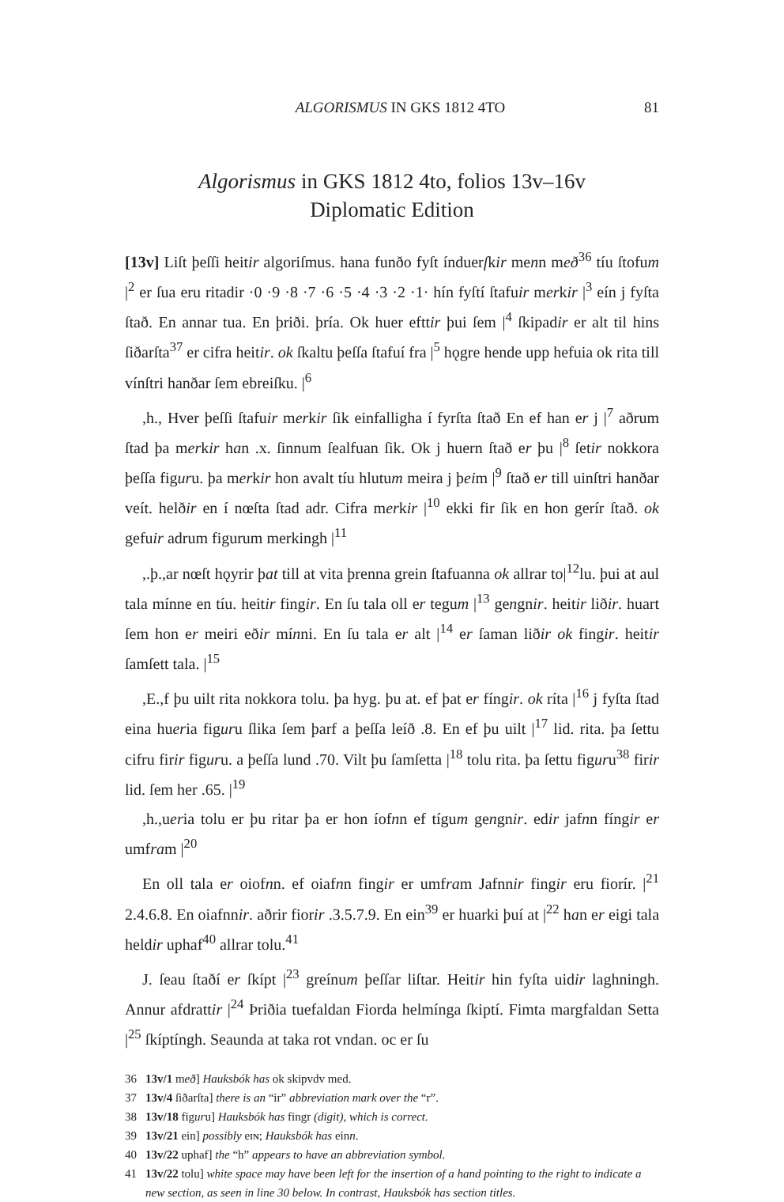ALGORISMUS IN GKS 1812 4TO 81
Algorismus in GKS 1812 4to, folios 13v–16v
Diplomatic Edition
[13v] Liſt þeſſi heitir algoriſmus. hana funðo fyſt índuerſkir menn með<sup>36</sup> tíu ſtofum |<sup>2</sup> er ſua eru ritadir ·0 ·9 ·8 ·7 ·6 ·5 ·4 ·3 ·2 ·1· hín fyſtí ſtafuir merkir |<sup>3</sup> eín j fyſta ſtað. En annar tua. En þriði. þría. Ok huer efttir þui ſem |<sup>4</sup> ſkipadir er alt til hins ſiðarſta<sup>37</sup> er cifra heitir. ok ſkaltu þeſſa ſtafuí fra |<sup>5</sup> hǫgre hende upp hefuia ok rita till vínſtri hanðar ſem ebreiſku. |<sup>6</sup>
,h., Hver þeſſi ſtafuir merkir ſik einfalligha í fyrſta ſtað En ef han er j |<sup>7</sup> aðrum ſtad þa merkir han .x. ſinnum ſealfuan ſik. Ok j huern ſtað er þu |<sup>8</sup> ſetir nokkora þeſſa figuru. þa merkir hon avalt tíu hlutum meira j þeim |<sup>9</sup> ſtað er till uinſtri hanðar veít. helðir en í nœſta ſtad adr. Cifra merkir |<sup>10</sup> ekki fir ſik en hon gerír ſtað. ok gefuir adrum figurum merkingh |<sup>11</sup>
,.þ.,ar nœſt hǫyrir þat till at vita þrenna grein ſtafuanna ok allrar to|<sup>12</sup>lu. þui at aul tala mínne en tíu. heitir fingir. En ſu tala oll er tegum |<sup>13</sup> gengnir. heitir liðir. huart ſem hon er meiri eðir mínni. En ſu tala er alt |<sup>14</sup> er ſaman liðir ok fingir. heitir ſamſett tala. |<sup>15</sup>
,E.,f þu uilt rita nokkora tolu. þa hyg. þu at. ef þat er fíngir. ok ríta |<sup>16</sup> j fyſta ſtad eina hueria figuru ſlika ſem þarf a þeſſa leíð .8. En ef þu uilt |<sup>17</sup> lid. rita. þa ſettu cifru firir figuru. a þeſſa lund .70. Vilt þu ſamſetta |<sup>18</sup> tolu rita. þa ſettu figuru<sup>38</sup> firir lid. ſem her .65. |<sup>19</sup>
,h.,ueria tolu er þu ritar þa er hon íofnn ef tígum gengnir. edir jafnn fíngir er umfram |<sup>20</sup>
En oll tala er oiofnn. ef oiafnn fingir er umfram Jafnnir fingir eru fiorír. |<sup>21</sup> 2.4.6.8. En oiafnnir. aðrir fiorir .3.5.7.9. En ein<sup>39</sup> er huarki þuí at |<sup>22</sup> han er eigi tala heldir uphaf<sup>40</sup> allrar tolu.<sup>41</sup>
J. ſeau ſtaðí er ſkípt |<sup>23</sup> greínum þeſſar liſtar. Heitir hin fyſta uidir laghningh. Annur afdrattir |<sup>24</sup> Þriðia tuefaldan Fiorda helmínga ſkiptí. Fimta margfaldan Setta |<sup>25</sup> ſkíptíngh. Seaunda at taka rot vndan. oc er ſu
36 13v/1 með] Hauksbók has ok skipvdv med.
37 13v/4 ſiðarſta] there is an “ir” abbreviation mark over the “r”.
38 13v/18 figuru] Hauksbók has fingr (digit), which is correct.
39 13v/21 ein] possibly eɪɴ; Hauksbók has einn.
40 13v/22 uphaf] the “h” appears to have an abbreviation symbol.
41 13v/22 tolu] white space may have been left for the insertion of a hand pointing to the right to indicate a new section, as seen in line 30 below. In contrast, Hauksbók has section titles.